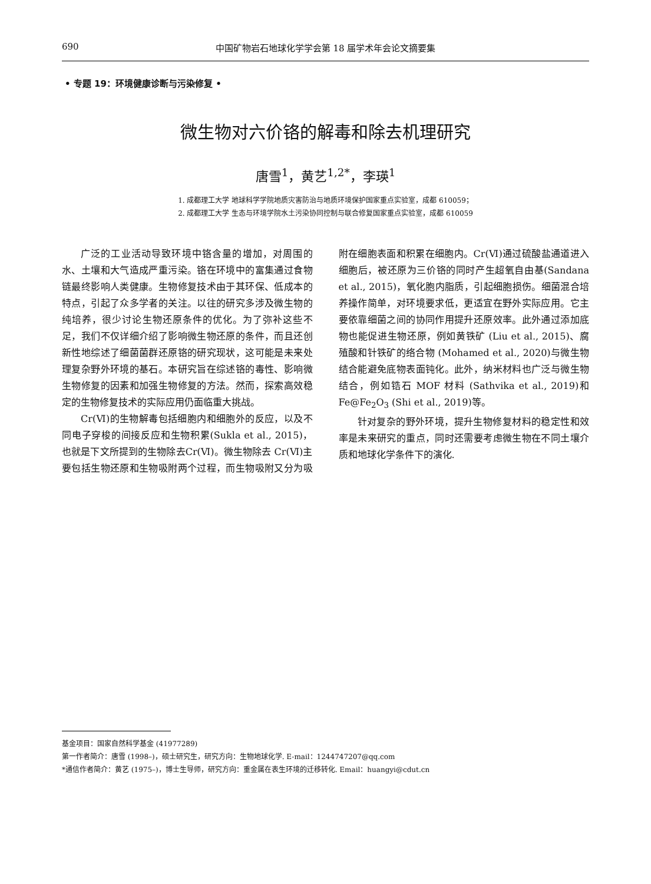690 中国矿物岩石地球化学学会第 18 届学术年会论文摘要集
• 专题 19：环境健康诊断与污染修复 •
微生物对六价铬的解毒和除去机理研究
唐雪<sup>1</sup>，黄艺<sup>1,2*</sup>，李瑛<sup>1</sup>
1. 成都理工大学 地球科学学院地质灾害防治与地质环境保护国家重点实验室，成都 610059；
2. 成都理工大学 生态与环境学院水土污染协同控制与联合修复国家重点实验室，成都 610059
广泛的工业活动导致环境中铬含量的增加，对周围的水、土壤和大气造成严重污染。铬在环境中的富集通过食物链最终影响人类健康。生物修复技术由于其环保、低成本的特点，引起了众多学者的关注。以往的研究多涉及微生物的纯培养，很少讨论生物还原条件的优化。为了弥补这些不足，我们不仅详细介绍了影响微生物还原的条件，而且还创新性地综述了细菌菌群还原铬的研究现状，这可能是未来处理复杂野外环境的基石。本研究旨在综述铬的毒性、影响微生物修复的因素和加强生物修复的方法。然而，探索高效稳定的生物修复技术的实际应用仍面临重大挑战。
Cr(Ⅵ)的生物解毒包括细胞内和细胞外的反应，以及不同电子穿梭的间接反应和生物积累(Sukla et al., 2015)，也就是下文所提到的生物除去Cr(Ⅵ)。微生物除去 Cr(Ⅵ)主要包括生物还原和生物吸附两个过程，而生物吸附又分为吸附在细胞表面和积累在细胞内。Cr(Ⅵ)通过硫酸盐通道进入细胞后，被还原为三价铬的同时产生超氧自由基(Sandana et al., 2015)，氧化胞内脂质，引起细胞损伤。细菌混合培养操作简单，对环境要求低，更适宜在野外实际应用。它主要依靠细菌之间的协同作用提升还原效率。此外通过添加底物也能促进生物还原，例如黄铁矿 (Liu et al., 2015)、腐殖酸和针铁矿的络合物 (Mohamed et al., 2020)与微生物结合能避免底物表面钝化。此外，纳米材料也广泛与微生物结合，例如锆石 MOF 材料 (Sathvika et al., 2019)和 Fe@Fe<sub>2</sub>O<sub>3</sub> (Shi et al., 2019)等。
针对复杂的野外环境，提升生物修复材料的稳定性和效率是未来研究的重点，同时还需要考虑微生物在不同土壤介质和地球化学条件下的演化.
基金项目：国家自然科学基金 (41977289)
第一作者简介：唐雪 (1998–)，硕士研究生，研究方向：生物地球化学. E-mail：1244747207@qq.com
*通信作者简介：黄艺 (1975–)，博士生导师，研究方向：重金属在表生环境的迁移转化. Email：huangyi@cdut.cn